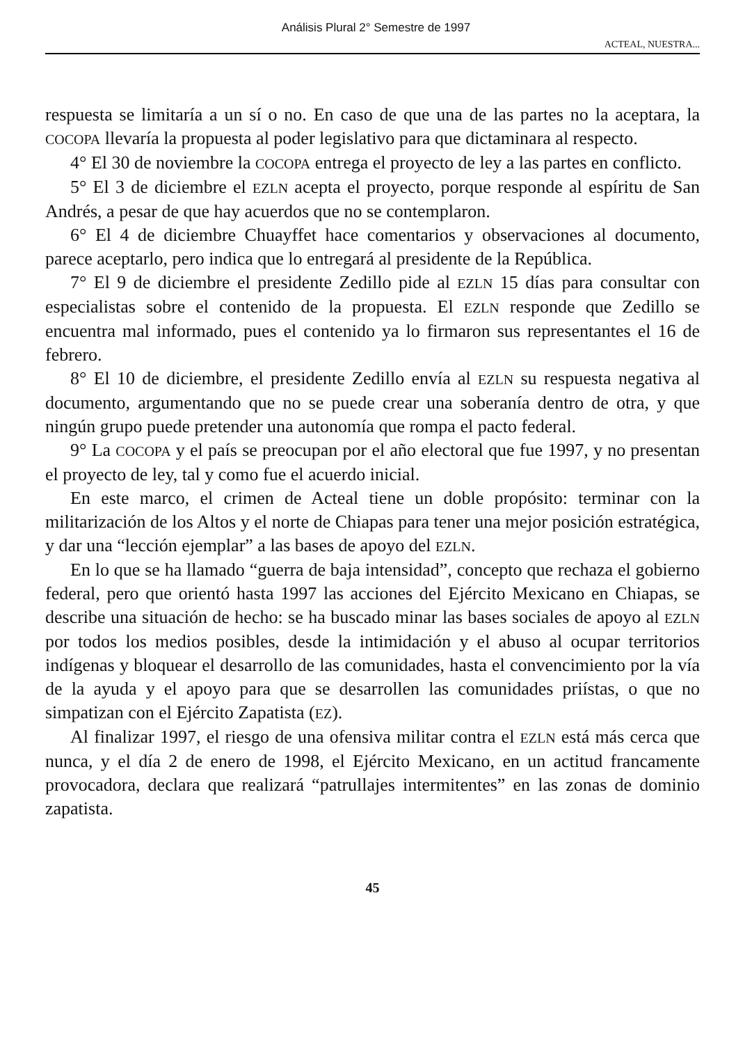Análisis Plural 2° Semestre de 1997
ACTEAL, NUESTRA...
respuesta se limitaría a un sí o no. En caso de que una de las partes no la aceptara, la COCOPA llevaría la propuesta al poder legislativo para que dictaminara al respecto.
4° El 30 de noviembre la COCOPA entrega el proyecto de ley a las partes en conflicto.
5° El 3 de diciembre el EZLN acepta el proyecto, porque responde al espíritu de San Andrés, a pesar de que hay acuerdos que no se contemplaron.
6° El 4 de diciembre Chuayffet hace comentarios y observaciones al documento, parece aceptarlo, pero indica que lo entregará al presidente de la República.
7° El 9 de diciembre el presidente Zedillo pide al EZLN 15 días para consultar con especialistas sobre el contenido de la propuesta. El EZLN responde que Zedillo se encuentra mal informado, pues el contenido ya lo firmaron sus representantes el 16 de febrero.
8° El 10 de diciembre, el presidente Zedillo envía al EZLN su respuesta negativa al documento, argumentando que no se puede crear una soberanía dentro de otra, y que ningún grupo puede pretender una autonomía que rompa el pacto federal.
9° La COCOPA y el país se preocupan por el año electoral que fue 1997, y no presentan el proyecto de ley, tal y como fue el acuerdo inicial.
En este marco, el crimen de Acteal tiene un doble propósito: terminar con la militarización de los Altos y el norte de Chiapas para tener una mejor posición estratégica, y dar una “lección ejemplar” a las bases de apoyo del EZLN.
En lo que se ha llamado “guerra de baja intensidad”, concepto que rechaza el gobierno federal, pero que orientó hasta 1997 las acciones del Ejército Mexicano en Chiapas, se describe una situación de hecho: se ha buscado minar las bases sociales de apoyo al EZLN por todos los medios posibles, desde la intimidación y el abuso al ocupar territorios indígenas y bloquear el desarrollo de las comunidades, hasta el convencimiento por la vía de la ayuda y el apoyo para que se desarrollen las comunidades priístas, o que no simpatizan con el Ejército Zapatista (EZ).
Al finalizar 1997, el riesgo de una ofensiva militar contra el EZLN está más cerca que nunca, y el día 2 de enero de 1998, el Ejército Mexicano, en un actitud francamente provocadora, declara que realizará “patrullajes intermitentes” en las zonas de dominio zapatista.
45